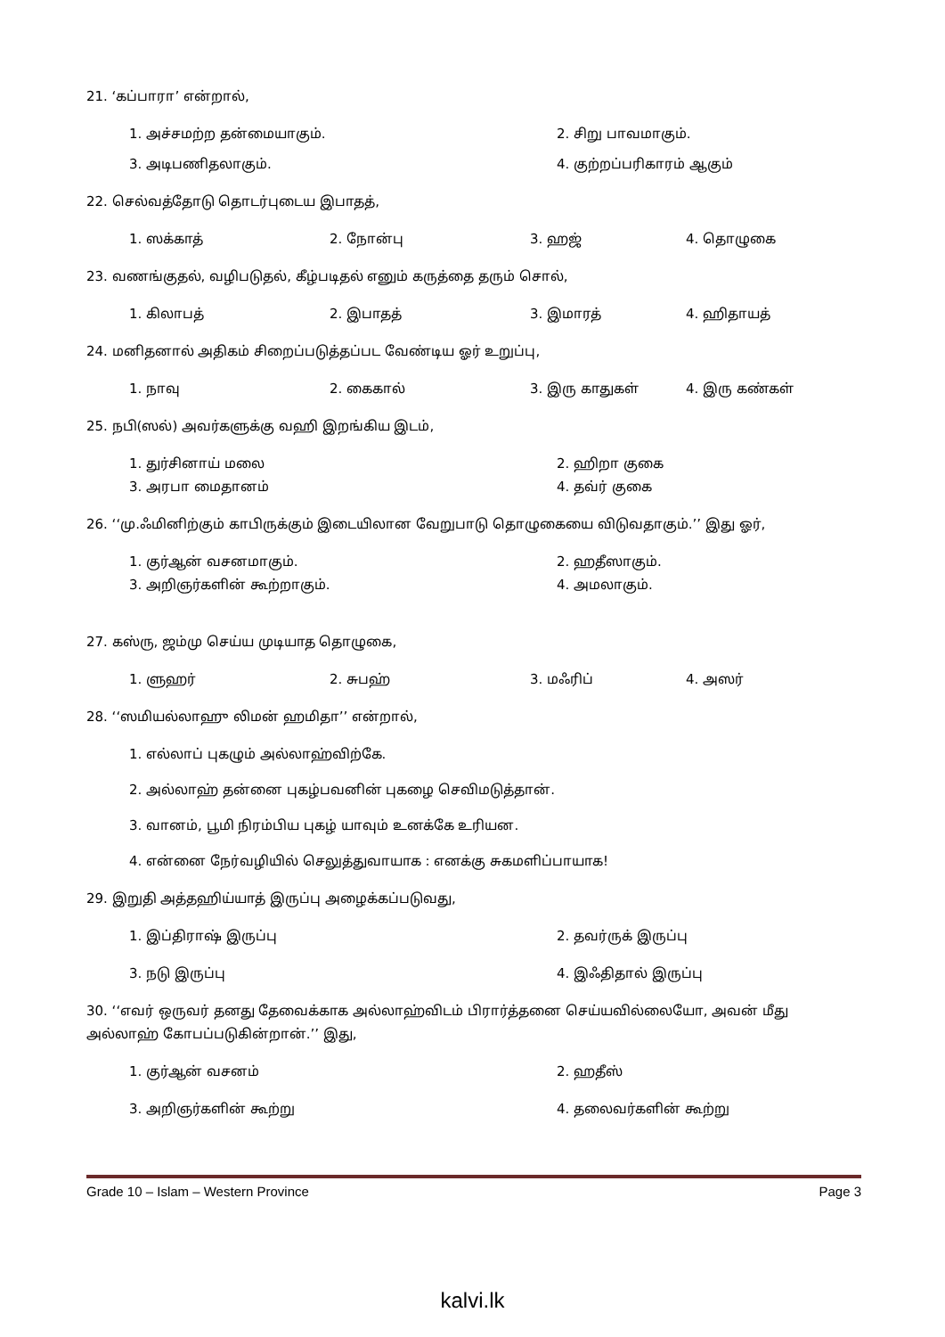21. ‘கப்பாரா’ என்றால்,
1. அச்சமற்ற தன்மையாகும்.
2. சிறு பாவமாகும்.
3. அடிபணிதலாகும்.
4. குற்றப்பரிகாரம் ஆகும்
22. செல்வத்தோடு தொடர்புடைய இபாதத்,
1. ஸக்காத்
2. நோன்பு
3. ஹஜ்
4. தொழுகை
23. வணங்குதல், வழிபடுதல், கீழ்படிதல் எனும் கருத்தை தரும் சொல்,
1. கிலாபத்
2. இபாதத்
3. இமாரத்
4. ஹிதாயத்
24. மனிதனால் அதிகம் சிறைப்படுத்தப்பட வேண்டிய ஓர் உறுப்பு,
1. நாவு
2. கைகால்
3. இரு காதுகள்
4. இரு கண்கள்
25. நபி(ஸல்) அவர்களுக்கு வஹி இறங்கிய இடம்,
1. துர்சினாய் மலை
2. ஹிறா குகை
3. அரபா மைதானம்
4. தவ்ர் குகை
26. ‘‘மு.ஃமினிற்கும் காபிருக்கும் இடையிலான வேறுபாடு தொழுகையை விடுவதாகும்.’’ இது ஓர்,
1. குர்ஆன் வசனமாகும்.
2. ஹதீஸாகும்.
3. அறிஞர்களின் கூற்றாகும்.
4. அமலாகும்.
27. கஸ்ரு, ஜம்மு செய்ய முடியாத தொழுகை,
1. ளுஹர்
2. சுபஹ்
3. மஃரிப்
4. அஸர்
28. ‘‘ஸமியல்லாஹு லிமன் ஹமிதா’’ என்றால்,
1. எல்லாப் புகழும் அல்லாஹ்விற்கே.
2. அல்லாஹ் தன்னை புகழ்பவனின் புகழை செவிமடுத்தான்.
3. வானம், பூமி நிரம்பிய புகழ் யாவும் உனக்கே உரியன.
4. என்னை நேர்வழியில் செலுத்துவாயாக : எனக்கு சுகமளிப்பாயாக!
29. இறுதி அத்தஹிய்யாத் இருப்பு அழைக்கப்படுவது,
1. இப்திராஷ் இருப்பு
2. தவர்ருக் இருப்பு
3. நடு இருப்பு
4. இஃதிதால் இருப்பு
30. ‘‘எவர் ஒருவர் தனது தேவைக்காக அல்லாஹ்விடம் பிரார்த்தனை செய்யவில்லையோ, அவன் மீது அல்லாஹ் கோபப்படுகின்றான்.’’ இது,
1. குர்ஆன் வசனம்
2. ஹதீஸ்
3. அறிஞர்களின் கூற்று
4. தலைவர்களின் கூற்று
Grade 10 – Islam – Western Province Page 3
kalvi.lk